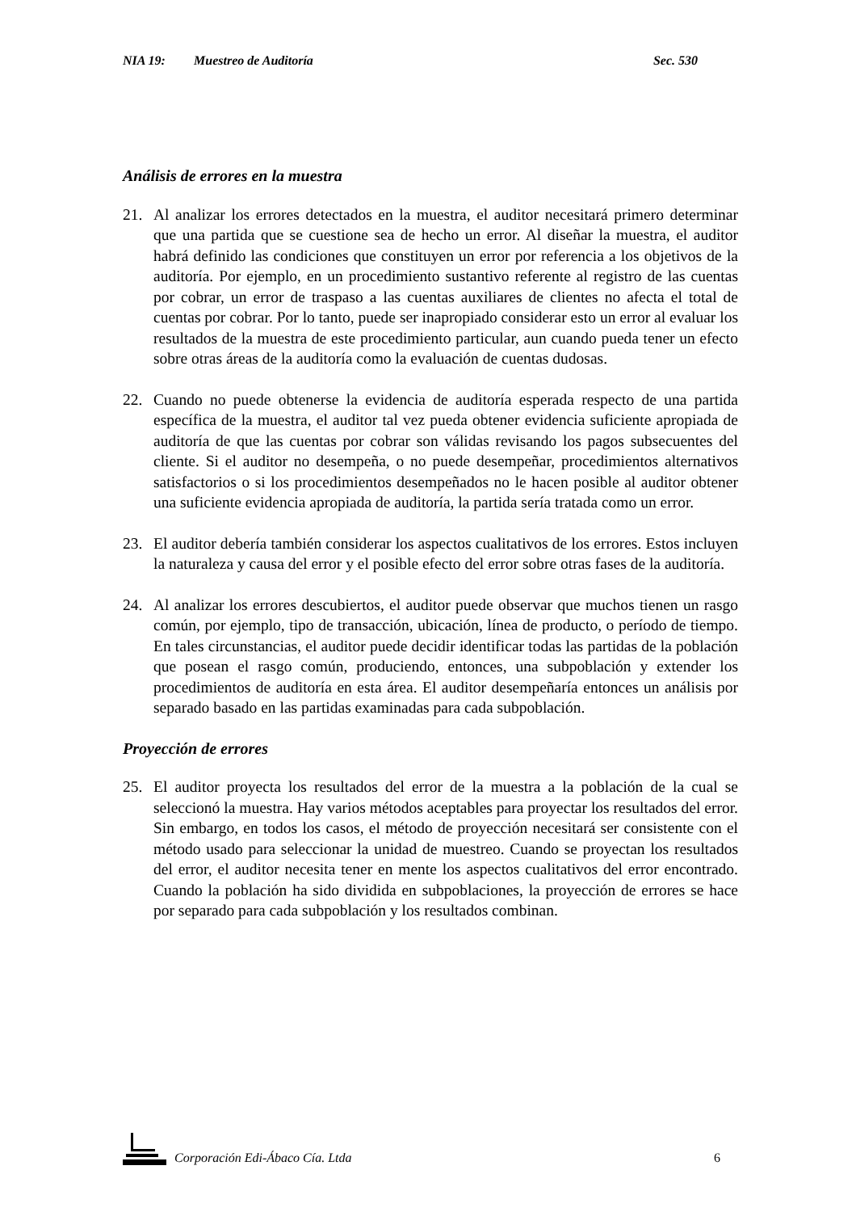NIA 19: Muestreo de Auditoría Sec. 530
Análisis de errores en la muestra
21. Al analizar los errores detectados en la muestra, el auditor necesitará primero determinar que una partida que se cuestione sea de hecho un error. Al diseñar la muestra, el auditor habrá definido las condiciones que constituyen un error por referencia a los objetivos de la auditoría. Por ejemplo, en un procedimiento sustantivo referente al registro de las cuentas por cobrar, un error de traspaso a las cuentas auxiliares de clientes no afecta el total de cuentas por cobrar. Por lo tanto, puede ser inapropiado considerar esto un error al evaluar los resultados de la muestra de este procedimiento particular, aun cuando pueda tener un efecto sobre otras áreas de la auditoría como la evaluación de cuentas dudosas.
22. Cuando no puede obtenerse la evidencia de auditoría esperada respecto de una partida específica de la muestra, el auditor tal vez pueda obtener evidencia suficiente apropiada de auditoría de que las cuentas por cobrar son válidas revisando los pagos subsecuentes del cliente. Si el auditor no desempeña, o no puede desempeñar, procedimientos alternativos satisfactorios o si los procedimientos desempeñados no le hacen posible al auditor obtener una suficiente evidencia apropiada de auditoría, la partida sería tratada como un error.
23. El auditor debería también considerar los aspectos cualitativos de los errores. Estos incluyen la naturaleza y causa del error y el posible efecto del error sobre otras fases de la auditoría.
24. Al analizar los errores descubiertos, el auditor puede observar que muchos tienen un rasgo común, por ejemplo, tipo de transacción, ubicación, línea de producto, o período de tiempo. En tales circunstancias, el auditor puede decidir identificar todas las partidas de la población que posean el rasgo común, produciendo, entonces, una subpoblación y extender los procedimientos de auditoría en esta área. El auditor desempeñaría entonces un análisis por separado basado en las partidas examinadas para cada subpoblación.
Proyección de errores
25. El auditor proyecta los resultados del error de la muestra a la población de la cual se seleccionó la muestra. Hay varios métodos aceptables para proyectar los resultados del error. Sin embargo, en todos los casos, el método de proyección necesitará ser consistente con el método usado para seleccionar la unidad de muestreo. Cuando se proyectan los resultados del error, el auditor necesita tener en mente los aspectos cualitativos del error encontrado. Cuando la población ha sido dividida en subpoblaciones, la proyección de errores se hace por separado para cada subpoblación y los resultados combinan.
Corporación Edi-Ábaco Cía. Ltda 6